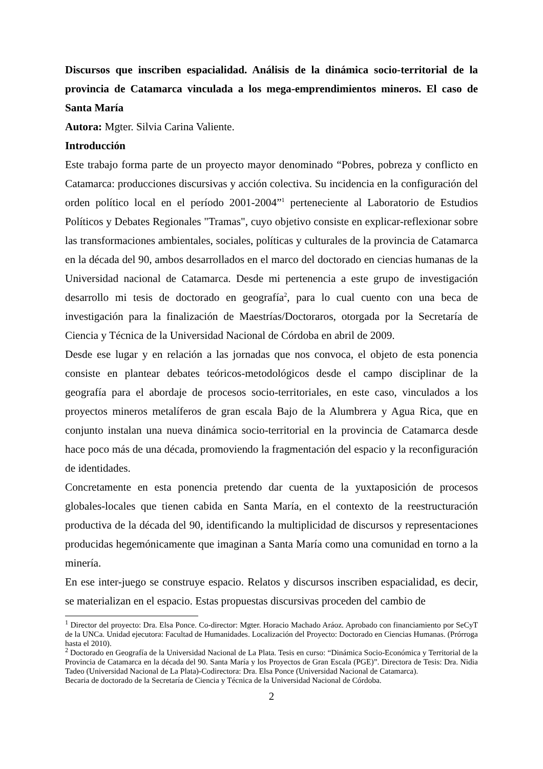Discursos que inscriben espacialidad. Análisis de la dinámica socio-territorial de la provincia de Catamarca vinculada a los mega-emprendimientos mineros. El caso de Santa María
Autora: Mgter. Silvia Carina Valiente.
Introducción
Este trabajo forma parte de un proyecto mayor denominado “Pobres, pobreza y conflicto en Catamarca: producciones discursivas y acción colectiva. Su incidencia en la configuración del orden político local en el período 2001-2004”<sup>1</sup> perteneciente al Laboratorio de Estudios Políticos y Debates Regionales "Tramas", cuyo objetivo consiste en explicar-reflexionar sobre las transformaciones ambientales, sociales, políticas y culturales de la provincia de Catamarca en la década del 90, ambos desarrollados en el marco del doctorado en ciencias humanas de la Universidad nacional de Catamarca. Desde mi pertenencia a este grupo de investigación desarrollo mi tesis de doctorado en geografía<sup>2</sup>, para lo cual cuento con una beca de investigación para la finalización de Maestrías/Doctoraros, otorgada por la Secretaría de Ciencia y Técnica de la Universidad Nacional de Córdoba en abril de 2009.
Desde ese lugar y en relación a las jornadas que nos convoca, el objeto de esta ponencia consiste en plantear debates teóricos-metodológicos desde el campo disciplinar de la geografía para el abordaje de procesos socio-territoriales, en este caso, vinculados a los proyectos mineros metalíferos de gran escala Bajo de la Alumbrera y Agua Rica, que en conjunto instalan una nueva dinámica socio-territorial en la provincia de Catamarca desde hace poco más de una década, promoviendo la fragmentación del espacio y la reconfiguración de identidades.
Concretamente en esta ponencia pretendo dar cuenta de la yuxtaposición de procesos globales-locales que tienen cabida en Santa María, en el contexto de la reestructuración productiva de la década del 90, identificando la multiplicidad de discursos y representaciones producidas hegemónicamente que imaginan a Santa María como una comunidad en torno a la minería.
En ese inter-juego se construye espacio. Relatos y discursos inscriben espacialidad, es decir, se materializan en el espacio. Estas propuestas discursivas proceden del cambio de
<sup>1</sup> Director del proyecto: Dra. Elsa Ponce. Co-director: Mgter. Horacio Machado Aráoz. Aprobado con financiamiento por SeCyT de la UNCa. Unidad ejecutora: Facultad de Humanidades. Localización del Proyecto: Doctorado en Ciencias Humanas. (Prórroga hasta el 2010).
<sup>2</sup> Doctorado en Geografía de la Universidad Nacional de La Plata. Tesis en curso: “Dinámica Socio-Económica y Territorial de la Provincia de Catamarca en la década del 90. Santa María y los Proyectos de Gran Escala (PGE)”. Directora de Tesis: Dra. Nidia Tadeo (Universidad Nacional de La Plata)-Codirectora: Dra. Elsa Ponce (Universidad Nacional de Catamarca).
Becaria de doctorado de la Secretaría de Ciencia y Técnica de la Universidad Nacional de Córdoba.
2